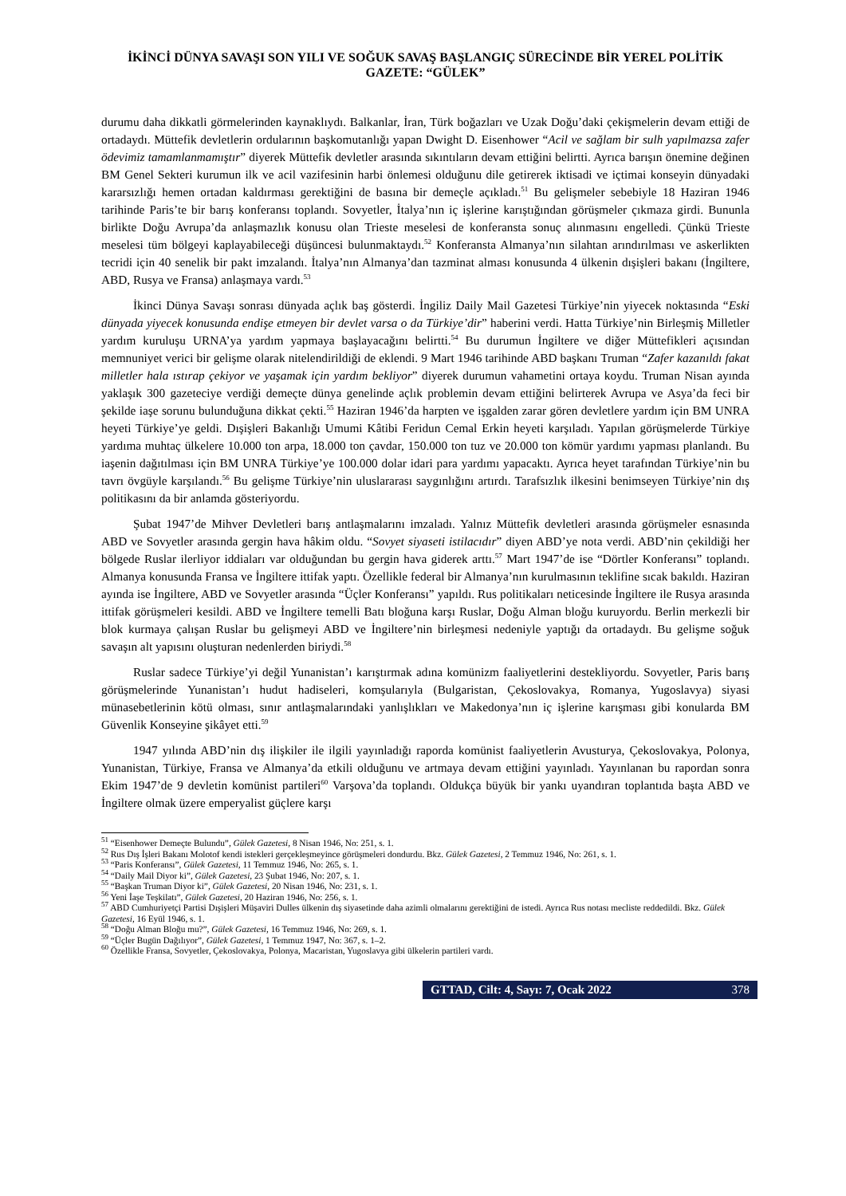İKİNCİ DÜNYA SAVAŞI SON YILI VE SOĞUK SAVAŞ BAŞLANGIÇ SÜRECİNDE BİR YEREL POLİTİK GAZETE: “GÜLEK”
durumu daha dikkatli görmelerinden kaynaklıydı. Balkanlar, İran, Türk boğazları ve Uzak Doğu’daki çekişmelerin devam ettiği de ortadaydı. Müttefik devletlerin ordularının başkomutanlığı yapan Dwight D. Eisenhower “Acil ve sağlam bir sulh yapılmazsa zafer ödevimiz tamamlanmamıştır” diyerek Müttefik devletler arasında sıkıntıların devam ettiğini belirtti. Ayrıca barışın önemine değinen BM Genel Sekteri kurumun ilk ve acil vazifesinin harbi önlemesi olduğunu dile getirerek iktisadi ve içtimai konseyin dünyadaki kararsızlığı hemen ortadan kaldırması gerektiğini de basına bir demeçle açıkladı.<sup>51</sup> Bu gelişmeler sebebiyle 18 Haziran 1946 tarihinde Paris’te bir barış konferansı toplandı. Sovyetler, İtalya’nın iç işlerine karıştığından görüşmeler çıkmaza girdi. Bununla birlikte Doğu Avrupa’da anlaşmazlık konusu olan Trieste meselesi de konferansta sonuç alınmasını engelledi. Çünkü Trieste meselesi tüm bölgeyi kaplayabileceği düşüncesi bulunmaktaydı.<sup>52</sup> Konferansta Almanya’nın silahtan arındırılması ve askerlikten tecridi için 40 senelik bir pakt imzalandı. İtalya’nın Almanya’dan tazminat alması konusunda 4 ülkenin dışişleri bakanı (İngiltere, ABD, Rusya ve Fransa) anlaşmaya vardı.<sup>53</sup>
İkinci Dünya Savaşı sonrası dünyada açlık baş gösterdi. İngiliz Daily Mail Gazetesi Türkiye’nin yiyecek noktasında “Eski dünyada yiyecek konusunda endişe etmeyen bir devlet varsa o da Türkiye’dir” haberini verdi. Hatta Türkiye’nin Birleşmiş Milletler yardım kuruluşu URNA’ya yardım yapmaya başlayacağını belirtti.<sup>54</sup> Bu durumun İngiltere ve diğer Müttefikleri açısından memnuniyet verici bir gelişme olarak nitelendirildiği de eklendi. 9 Mart 1946 tarihinde ABD başkanı Truman “Zafer kazanıldı fakat milletler hala ıstırap çekiyor ve yaşamak için yardım bekliyor” diyerek durumun vahametini ortaya koydu. Truman Nisan ayında yaklaşık 300 gazeteciye verdiği demeçte dünya genelinde açlık problemin devam ettiğini belirterek Avrupa ve Asya’da feci bir şekilde iaşe sorunu bulunduğuna dikkat çekti.<sup>55</sup> Haziran 1946’da harpten ve işgalden zarar gören devletlere yardım için BM UNRA heyeti Türkiye’ye geldi. Dışişleri Bakanlığı Umumi Kâtibi Feridun Cemal Erkin heyeti karşıladı. Yapılan görüşmelerde Türkiye yardıma muhtaç ülkelere 10.000 ton arpa, 18.000 ton çavdar, 150.000 ton tuz ve 20.000 ton kömür yardımı yapması planlandı. Bu iaşenin dağıtılması için BM UNRA Türkiye’ye 100.000 dolar idari para yardımı yapacaktı. Ayrıca heyet tarafından Türkiye’nin bu tavrı övgüyle karşılandı.<sup>56</sup> Bu gelişme Türkiye’nin uluslararası saygınlığını artırdı. Tarafsızlık ilkesini benimseyen Türkiye’nin dış politikasını da bir anlamda gösteriyordu.
Şubat 1947’de Mihver Devletleri barış antlaşmalarını imzaladı. Yalnız Müttefik devletleri arasında görüşmeler esnasında ABD ve Sovyetler arasında gergin hava hâkim oldu. “Sovyet siyaseti istilacıdır” diyen ABD’ye nota verdi. ABD’nin çekildiği her bölgede Ruslar ilerliyor iddiaları var olduğundan bu gergin hava giderek arttı.<sup>57</sup> Mart 1947’de ise “Dörtler Konferansı” toplandı. Almanya konusunda Fransa ve İngiltere ittifak yaptı. Özellikle federal bir Almanya’nın kurulmasının teklifine sıcak bakıldı. Haziran ayında ise İngiltere, ABD ve Sovyetler arasında “Üçler Konferansı” yapıldı. Rus politikaları neticesinde İngiltere ile Rusya arasında ittifak görüşmeleri kesildi. ABD ve İngiltere temelli Batı bloğuna karşı Ruslar, Doğu Alman bloğu kuruyordu. Berlin merkezli bir blok kurmaya çalışan Ruslar bu gelişmeyi ABD ve İngiltere’nin birleşmesi nedeniyle yaptığı da ortadaydı. Bu gelişme soğuk savaşın alt yapısını oluşturan nedenlerden biriydi.<sup>58</sup>
Ruslar sadece Türkiye’yi değil Yunanistan’ı karıştırmak adına komünizm faaliyetlerini destekliyordu. Sovyetler, Paris barış görüşmelerinde Yunanistan’ı hudut hadiseleri, komşularıyla (Bulgaristan, Çekoslovakya, Romanya, Yugoslavya) siyasi münasebetlerinin kötü olması, sınır antlaşmalarındaki yanlışlıkları ve Makedonya’nın iç işlerine karışması gibi konularda BM Güvenlik Konseyine şikâyet etti.<sup>59</sup>
1947 yılında ABD’nin dış ilişkiler ile ilgili yayınladığı raporda komünist faaliyetlerin Avusturya, Çekoslovakya, Polonya, Yunanistan, Türkiye, Fransa ve Almanya’da etkili olduğunu ve artmaya devam ettiğini yayınladı. Yayınlanan bu rapordan sonra Ekim 1947’de 9 devletin komünist partileri<sup>60</sup> Varşova’da toplandı. Oldukça büyük bir yankı uyandıran toplantıda başta ABD ve İngiltere olmak üzere emperyalist güçlere karşı
<sup>51</sup> “Eisenhower Demeçte Bulundu”, Gülek Gazetesi, 8 Nisan 1946, No: 251, s. 1.
<sup>52</sup> Rus Dış İşleri Bakanı Molotof kendi istekleri gerçekleşmeyince görüşmeleri dondurdu. Bkz. Gülek Gazetesi, 2 Temmuz 1946, No: 261, s. 1.
<sup>53</sup> “Paris Konferansı”, Gülek Gazetesi, 11 Temmuz 1946, No: 265, s. 1.
<sup>54</sup> “Daily Mail Diyor ki”, Gülek Gazetesi, 23 Şubat 1946, No: 207, s. 1.
<sup>55</sup> “Başkan Truman Diyor ki”, Gülek Gazetesi, 20 Nisan 1946, No: 231, s. 1.
<sup>56</sup> Yeni İaşe Teşkilatı”, Gülek Gazetesi, 20 Haziran 1946, No: 256, s. 1.
<sup>57</sup> ABD Cumhuriyetçi Partisi Dışişleri Müşaviri Dulles ülkenin dış siyasetinde daha azimli olmalarını gerektiğini de istedi. Ayrıca Rus notası mecliste reddedildi. Bkz. Gülek Gazetesi, 16 Eyül 1946, s. 1.
<sup>58</sup> “Doğu Alman Bloğu mu?”, Gülek Gazetesi, 16 Temmuz 1946, No: 269, s. 1.
<sup>59</sup> “Üçler Bugün Dağılıyor”, Gülek Gazetesi, 1 Temmuz 1947, No: 367, s. 1–2.
<sup>60</sup> Özellikle Fransa, Sovyetler, Çekoslovakya, Polonya, Macaristan, Yugoslavya gibi ülkelerin partileri vardı.
GTTAD, Cilt: 4, Sayı: 7, Ocak 2022 378